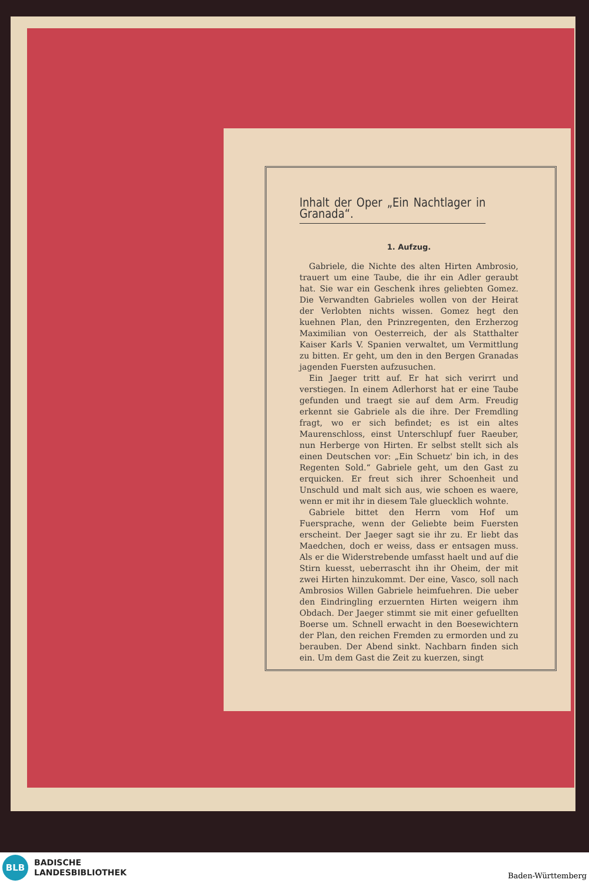Inhalt der Oper „Ein Nachtlager in Granada“.
1. Aufzug.
Gabriele, die Nichte des alten Hirten Ambrosio, trauert um eine Taube, die ihr ein Adler geraubt hat. Sie war ein Geschenk ihres geliebten Gomez. Die Verwandten Gabrieles wollen von der Heirat der Verlobten nichts wissen. Gomez hegt den kuehnen Plan, den Prinzregenten, den Erzherzog Maximilian von Oesterreich, der als Statthalter Kaiser Karls V. Spanien verwaltet, um Vermittlung zu bitten. Er geht, um den in den Bergen Granadas jagenden Fuersten aufzusuchen.
Ein Jaeger tritt auf. Er hat sich verirrt und verstiegen. In einem Adlerhorst hat er eine Taube gefunden und traegt sie auf dem Arm. Freudig erkennt sie Gabriele als die ihre. Der Fremdling fragt, wo er sich befindet; es ist ein altes Maurenschloss, einst Unterschlupf fuer Raeuber, nun Herberge von Hirten. Er selbst stellt sich als einen Deutschen vor: „Ein Schuetz' bin ich, in des Regenten Sold.“ Gabriele geht, um den Gast zu erquicken. Er freut sich ihrer Schoenheit und Unschuld und malt sich aus, wie schoen es waere, wenn er mit ihr in diesem Tale gluecklich wohnte.
Gabriele bittet den Herrn vom Hof um Fuersprache, wenn der Geliebte beim Fuersten erscheint. Der Jaeger sagt sie ihr zu. Er liebt das Maedchen, doch er weiss, dass er entsagen muss. Als er die Widerstrebende umfasst haelt und auf die Stirn kuesst, ueberrascht ihn ihr Oheim, der mit zwei Hirten hinzukommt. Der eine, Vasco, soll nach Ambrosios Willen Gabriele heimfuehren. Die ueber den Eindringling erzuernten Hirten weigern ihm Obdach. Der Jaeger stimmt sie mit einer gefuellten Boerse um. Schnell erwacht in den Boesewichtern der Plan, den reichen Fremden zu ermorden und zu berauben. Der Abend sinkt. Nachbarn finden sich ein. Um dem Gast die Zeit zu kuerzen, singt
BLB
BADISCHE
LANDESBIBLIOTHEK
Baden-Württemberg